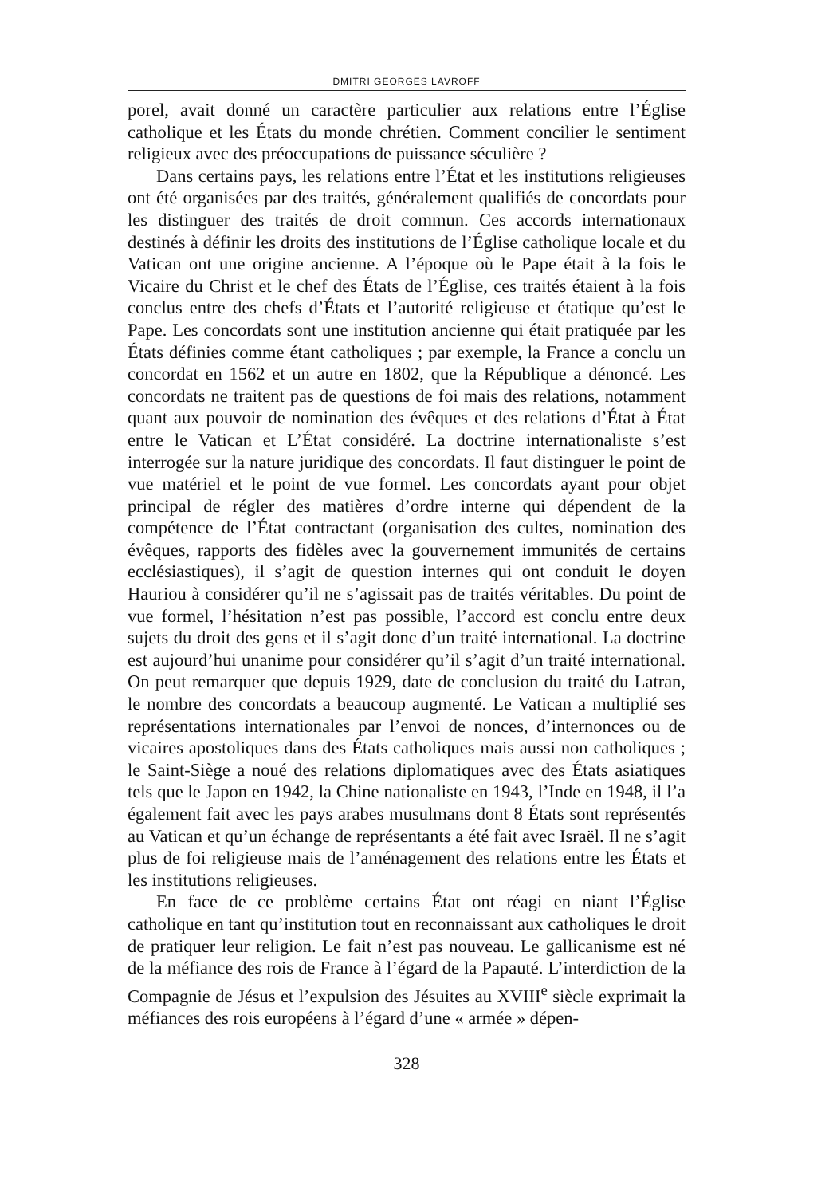DMITRI GEORGES LAVROFF
porel, avait donné un caractère particulier aux relations entre l’Église catholique et les États du monde chrétien. Comment concilier le sentiment religieux avec des préoccupations de puissance séculière ?
Dans certains pays, les relations entre l’État et les institutions religieuses ont été organisées par des traités, généralement qualifiés de concordats pour les distinguer des traités de droit commun. Ces accords internationaux destinés à définir les droits des institutions de l’Église catholique locale et du Vatican ont une origine ancienne. A l’époque où le Pape était à la fois le Vicaire du Christ et le chef des États de l’Église, ces traités étaient à la fois conclus entre des chefs d’États et l’autorité religieuse et étatique qu’est le Pape. Les concordats sont une institution ancienne qui était pratiquée par les États définies comme étant catholiques ; par exemple, la France a conclu un concordat en 1562 et un autre en 1802, que la République a dénoncé. Les concordats ne traitent pas de questions de foi mais des relations, notamment quant aux pouvoir de nomination des évêques et des relations d’État à État entre le Vatican et L’État considéré. La doctrine internationaliste s’est interrogée sur la nature juridique des concordats. Il faut distinguer le point de vue matériel et le point de vue formel. Les concordats ayant pour objet principal de régler des matières d’ordre interne qui dépendent de la compétence de l’État contractant (organisation des cultes, nomination des évêques, rapports des fidèles avec la gouvernement immunités de certains ecclésiastiques), il s’agit de question internes qui ont conduit le doyen Hauriou à considérer qu’il ne s’agissait pas de traités véritables. Du point de vue formel, l’hésitation n’est pas possible, l’accord est conclu entre deux sujets du droit des gens et il s’agit donc d’un traité international. La doctrine est aujourd’hui unanime pour considérer qu’il s’agit d’un traité international. On peut remarquer que depuis 1929, date de conclusion du traité du Latran, le nombre des concordats a beaucoup augmenté. Le Vatican a multiplié ses représentations internationales par l’envoi de nonces, d’internonces ou de vicaires apostoliques dans des États catholiques mais aussi non catholiques ; le Saint-Siège a noué des relations diplomatiques avec des États asiatiques tels que le Japon en 1942, la Chine nationaliste en 1943, l’Inde en 1948, il l’a également fait avec les pays arabes musulmans dont 8 États sont représentés au Vatican et qu’un échange de représentants a été fait avec Israël. Il ne s’agit plus de foi religieuse mais de l’aménagement des relations entre les États et les institutions religieuses.
En face de ce problème certains État ont réagi en niant l’Église catholique en tant qu’institution tout en reconnaissant aux catholiques le droit de pratiquer leur religion. Le fait n’est pas nouveau. Le gallicanisme est né de la méfiance des rois de France à l’égard de la Papauté. L’interdiction de la Compagnie de Jésus et l’expulsion des Jésuites au XVIII<sup>e</sup> siècle exprimait la méfiances des rois européens à l’égard d’une « armée » dépen-
328